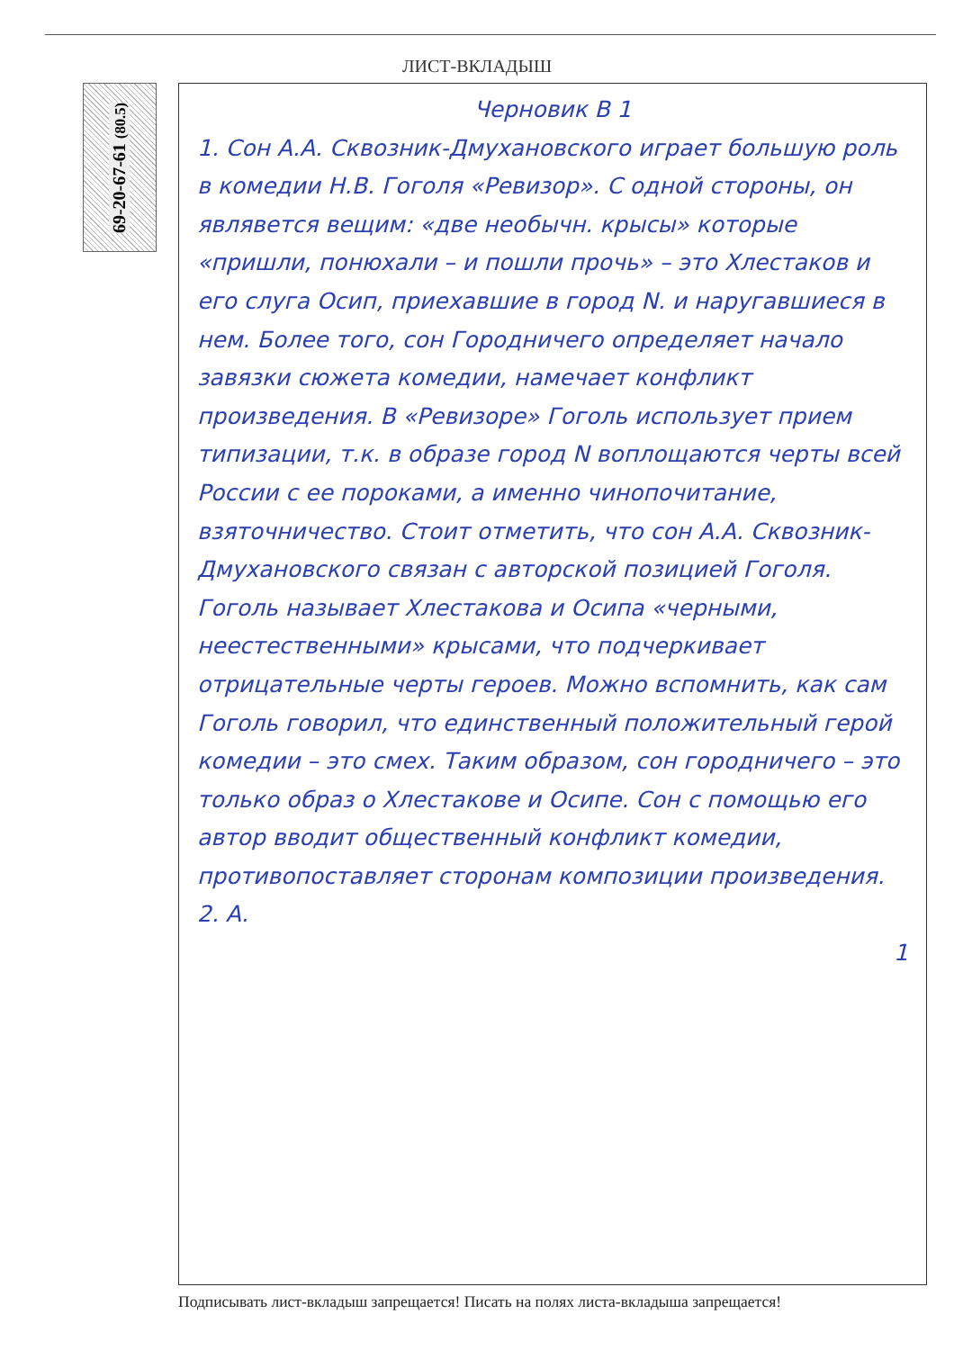ЛИСТ-ВКЛАДЫШ
69-20-67-61 (80.5)
Черновик В 1
1. Сон А.А. Сквозник-Дмухановского играет большую роль в комедии Н.В. Гоголя «Ревизор». С одной стороны, он являвется вещим: «две необычн. крысы» которые «пришли, понюхали – и пошли прочь» – это Хлестаков и его слуга Осип, приехавшие в город N. и наругавшиеся в нем. Более того, сон Городничего определяет начало завязки сюжета комедии, намечает конфликт произведения. В «Ревизоре» Гоголь использует прием типизации, т.к. в образе город N воплощаются черты всей России с ее пороками, а именно чинопочитание, взяточничество. Стоит отметить, что сон А.А. Сквозник-Дмухановского связан с авторской позицией Гоголя. Гоголь называет Хлестакова и Осипа «черными, неестественными» крысами, что подчеркивает отрицательные черты героев. Можно вспомнить, как сам Гоголь говорил, что единственный положительный герой комедии – это смех. Таким образом, сон городничего – это только образ о Хлестакове и Осипе. Сон с помощью его автор вводит общественный конфликт комедии, противопоставляет сторонам композиции произведения.
2. А.
1
Подписывать лист-вкладыш запрещается! Писать на полях листа-вкладыша запрещается!